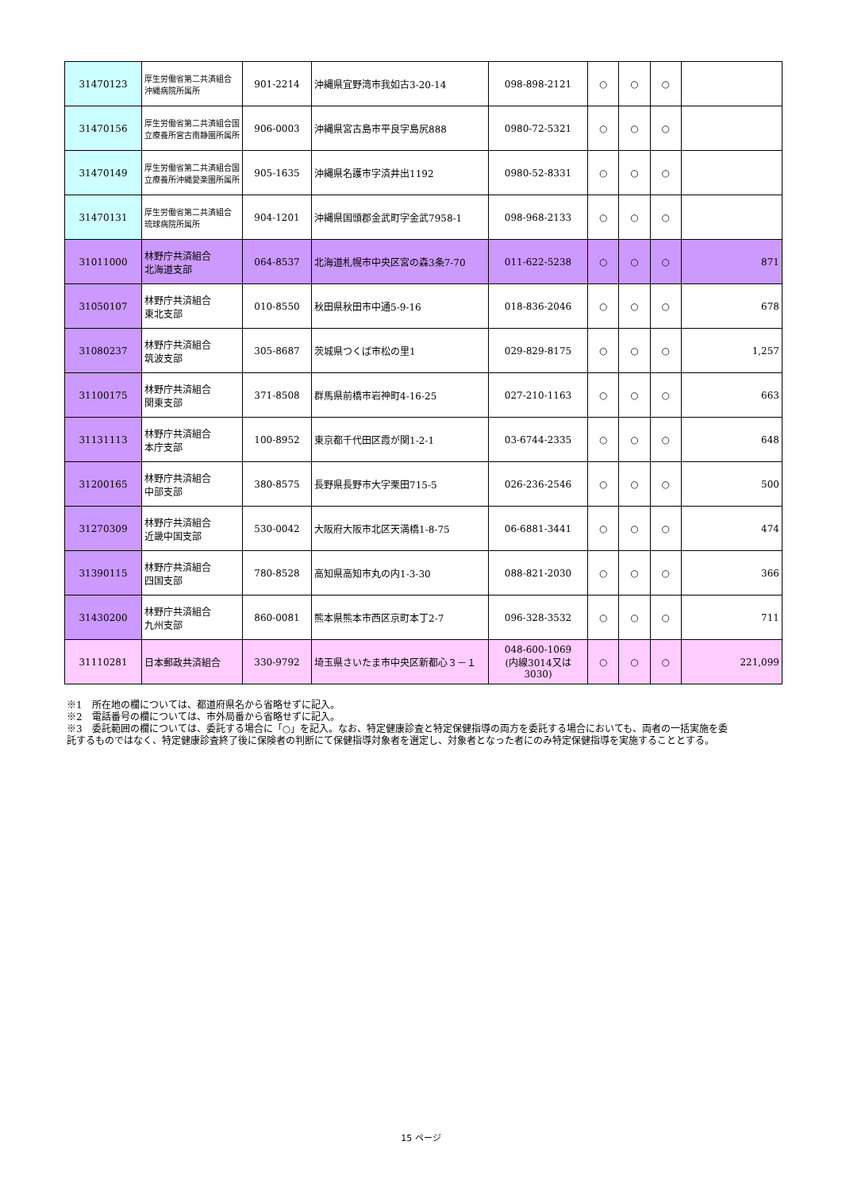| 31470123 | 厚生労働省第二共済組合 沖縄病院所属所 | 901-2214 | 沖縄県宜野湾市我如古3-20-14 | 098-898-2121 | ○ | ○ | ○ | |
| 31470156 | 厚生労働省第二共済組合国立療養所宮古南静園所属所 | 906-0003 | 沖縄県宮古島市平良字島尻888 | 0980-72-5321 | ○ | ○ | ○ | |
| 31470149 | 厚生労働省第二共済組合国立療養所沖縄愛楽園所属所 | 905-1635 | 沖縄県名護市字済井出1192 | 0980-52-8331 | ○ | ○ | ○ | |
| 31470131 | 厚生労働省第二共済組合 琉球病院所属所 | 904-1201 | 沖縄県国頭郡金武町字金武7958-1 | 098-968-2133 | ○ | ○ | ○ | |
| 31011000 | 林野庁共済組合 北海道支部 | 064-8537 | 北海道札幌市中央区宮の森3条7-70 | 011-622-5238 | ○ | ○ | ○ | 871 |
| 31050107 | 林野庁共済組合 東北支部 | 010-8550 | 秋田県秋田市中通5-9-16 | 018-836-2046 | ○ | ○ | ○ | 678 |
| 31080237 | 林野庁共済組合 筑波支部 | 305-8687 | 茨城県つくば市松の里1 | 029-829-8175 | ○ | ○ | ○ | 1,257 |
| 31100175 | 林野庁共済組合 関東支部 | 371-8508 | 群馬県前橋市岩神町4-16-25 | 027-210-1163 | ○ | ○ | ○ | 663 |
| 31131113 | 林野庁共済組合 本庁支部 | 100-8952 | 東京都千代田区霞が関1-2-1 | 03-6744-2335 | ○ | ○ | ○ | 648 |
| 31200165 | 林野庁共済組合 中部支部 | 380-8575 | 長野県長野市大字栗田715-5 | 026-236-2546 | ○ | ○ | ○ | 500 |
| 31270309 | 林野庁共済組合 近畿中国支部 | 530-0042 | 大阪府大阪市北区天満橋1-8-75 | 06-6881-3441 | ○ | ○ | ○ | 474 |
| 31390115 | 林野庁共済組合 四国支部 | 780-8528 | 高知県高知市丸の内1-3-30 | 088-821-2030 | ○ | ○ | ○ | 366 |
| 31430200 | 林野庁共済組合 九州支部 | 860-0081 | 熊本県熊本市西区京町本丁2-7 | 096-328-3532 | ○ | ○ | ○ | 711 |
| 31110281 | 日本郵政共済組合 | 330-9792 | 埼玉県さいたま市中央区新都心３－１ | 048-600-1069 (内線3014又は 3030) | ○ | ○ | ○ | 221,099 |
※1　所在地の欄については、都道府県名から省略せずに記入。
※2　電話番号の欄については、市外局番から省略せずに記入。
※3　委託範囲の欄については、委託する場合に「○」を記入。なお、特定健康診査と特定保健指導の両方を委託する場合においても、両者の一括実施を委託するものではなく、特定健康診査終了後に保険者の判断にて保健指導対象者を選定し、対象者となった者にのみ特定保健指導を実施することとする。
15 ページ